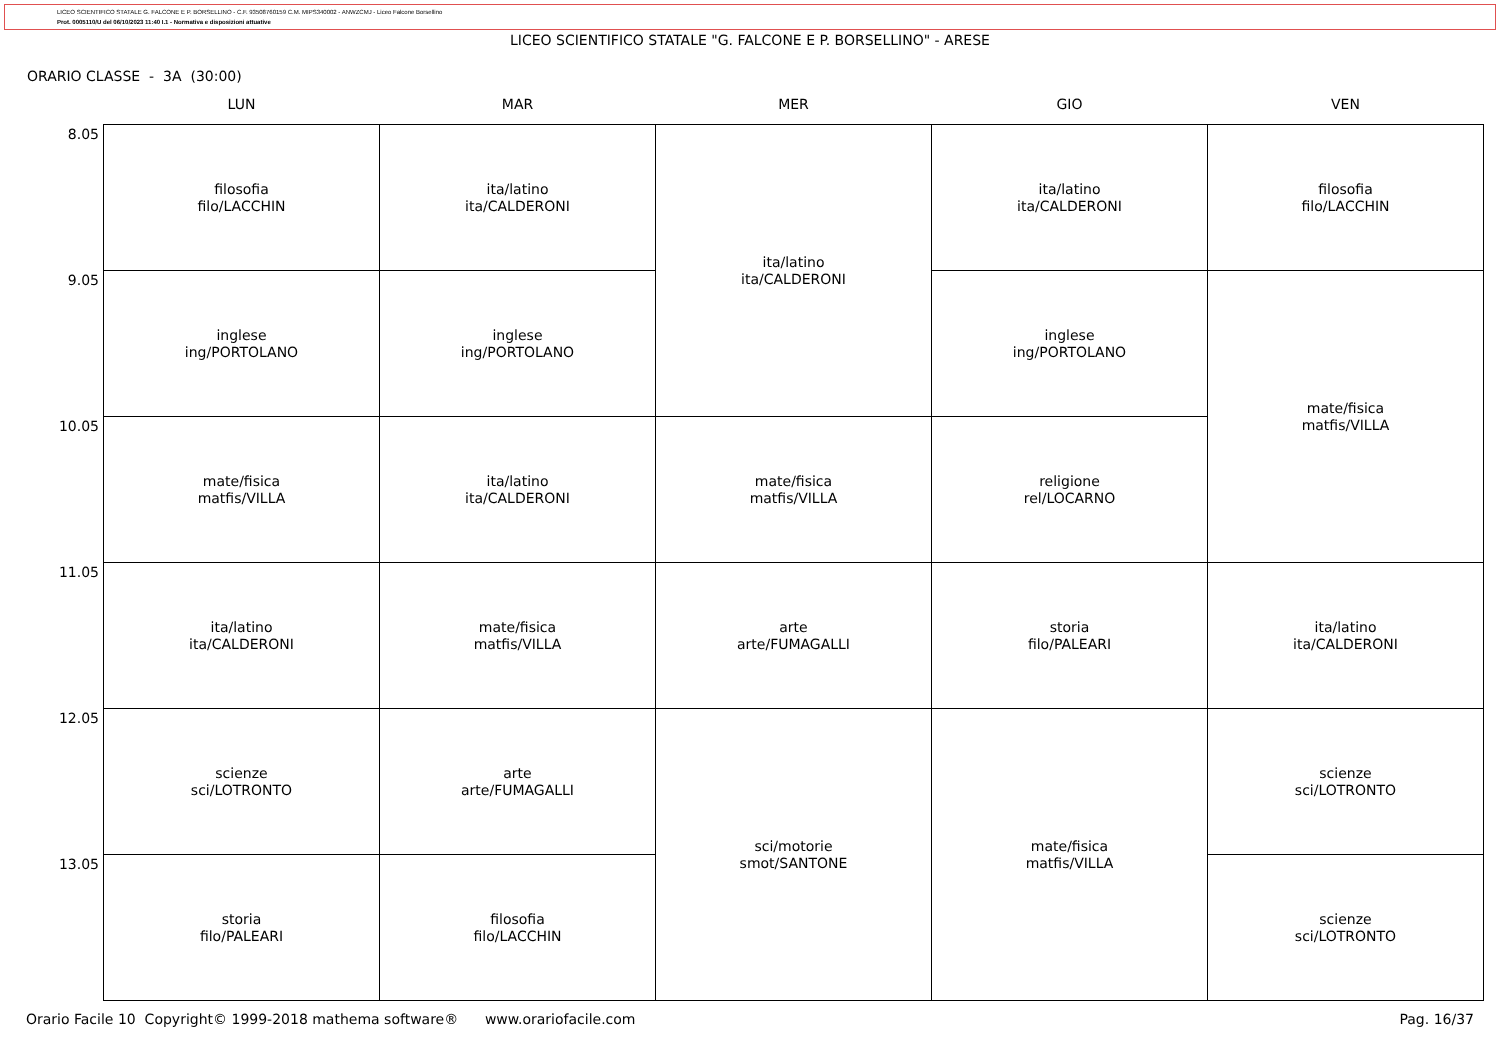LICEO SCIENTIFICO STATALE G. FALCONE E P. BORSELLINO - C.F. 93508760159 C.M. MIPS340002 - ANWZCMJ - Liceo Falcone Borsellino
Prot. 0005110/U del 06/10/2023 11:40 I.1 - Normativa e disposizioni attuative
LICEO SCIENTIFICO STATALE "G. FALCONE E P. BORSELLINO" - ARESE
ORARIO CLASSE - 3A (30:00)
| | LUN | MAR | MER | GIO | VEN |
| --- | --- | --- | --- | --- | --- |
| 8.05 | filosofia filo/LACCHIN | ita/latino ita/CALDERONI | ita/latino ita/CALDERONI | ita/latino ita/CALDERONI | filosofia filo/LACCHIN |
| 9.05 | inglese ing/PORTOLANO | inglese ing/PORTOLANO | | inglese ing/PORTOLANO | mate/fisica matfis/VILLA |
| 10.05 | mate/fisica matfis/VILLA | ita/latino ita/CALDERONI | mate/fisica matfis/VILLA | religione rel/LOCARNO | |
| 11.05 | ita/latino ita/CALDERONI | mate/fisica matfis/VILLA | arte arte/FUMAGALLI | storia filo/PALEARI | ita/latino ita/CALDERONI |
| 12.05 | scienze sci/LOTRONTO | arte arte/FUMAGALLI | sci/motorie smot/SANTONE | mate/fisica matfis/VILLA | scienze sci/LOTRONTO |
| 13.05 | storia filo/PALEARI | filosofia filo/LACCHIN | | | scienze sci/LOTRONTO |
Orario Facile 10 Copyright© 1999-2018 mathema software® www.orariofacile.com Pag. 16/37